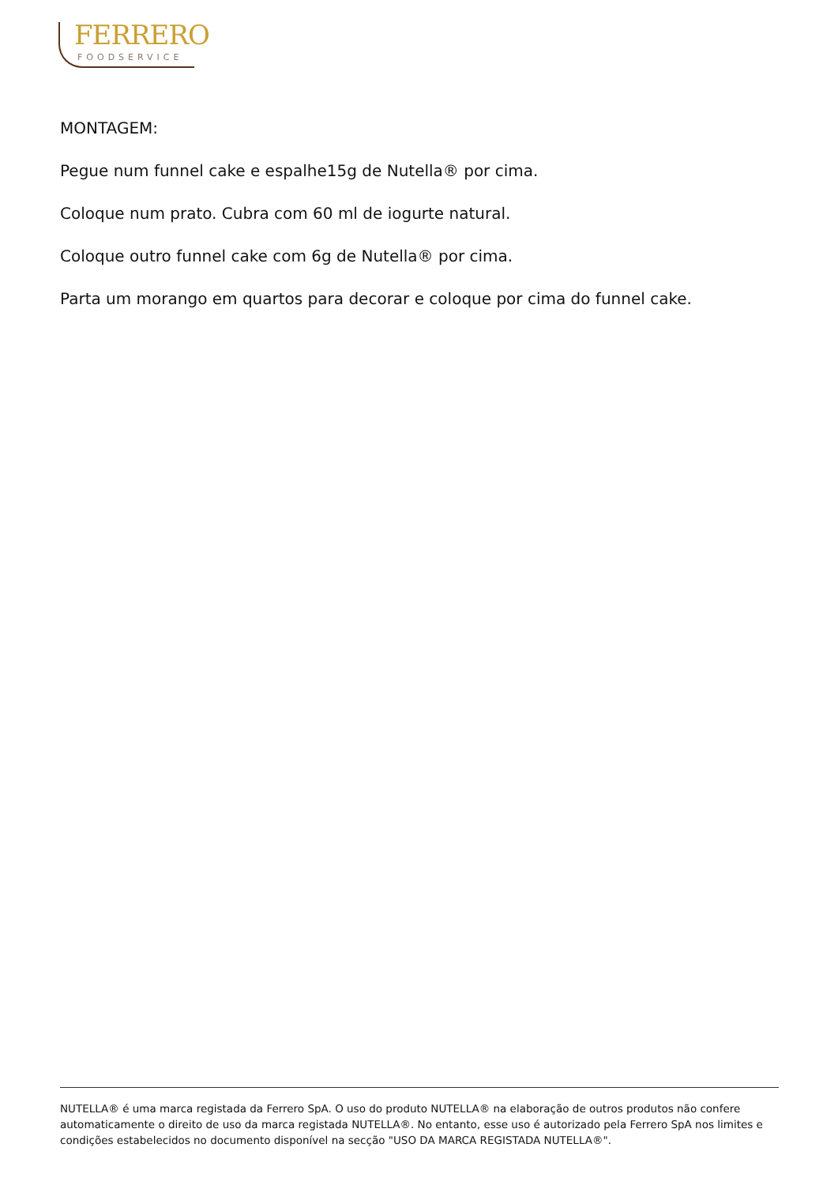FERRERO
FOODSERVICE
MONTAGEM:
Pegue num funnel cake e espalhe15g de Nutella® por cima.
Coloque num prato. Cubra com 60 ml de iogurte natural.
Coloque outro funnel cake com 6g de Nutella® por cima.
Parta um morango em quartos para decorar e coloque por cima do funnel cake.
NUTELLA® é uma marca registada da Ferrero SpA. O uso do produto NUTELLA® na elaboração de outros produtos não confere automaticamente o direito de uso da marca registada NUTELLA®. No entanto, esse uso é autorizado pela Ferrero SpA nos limites e condições estabelecidos no documento disponível na secção "USO DA MARCA REGISTADA NUTELLA®".